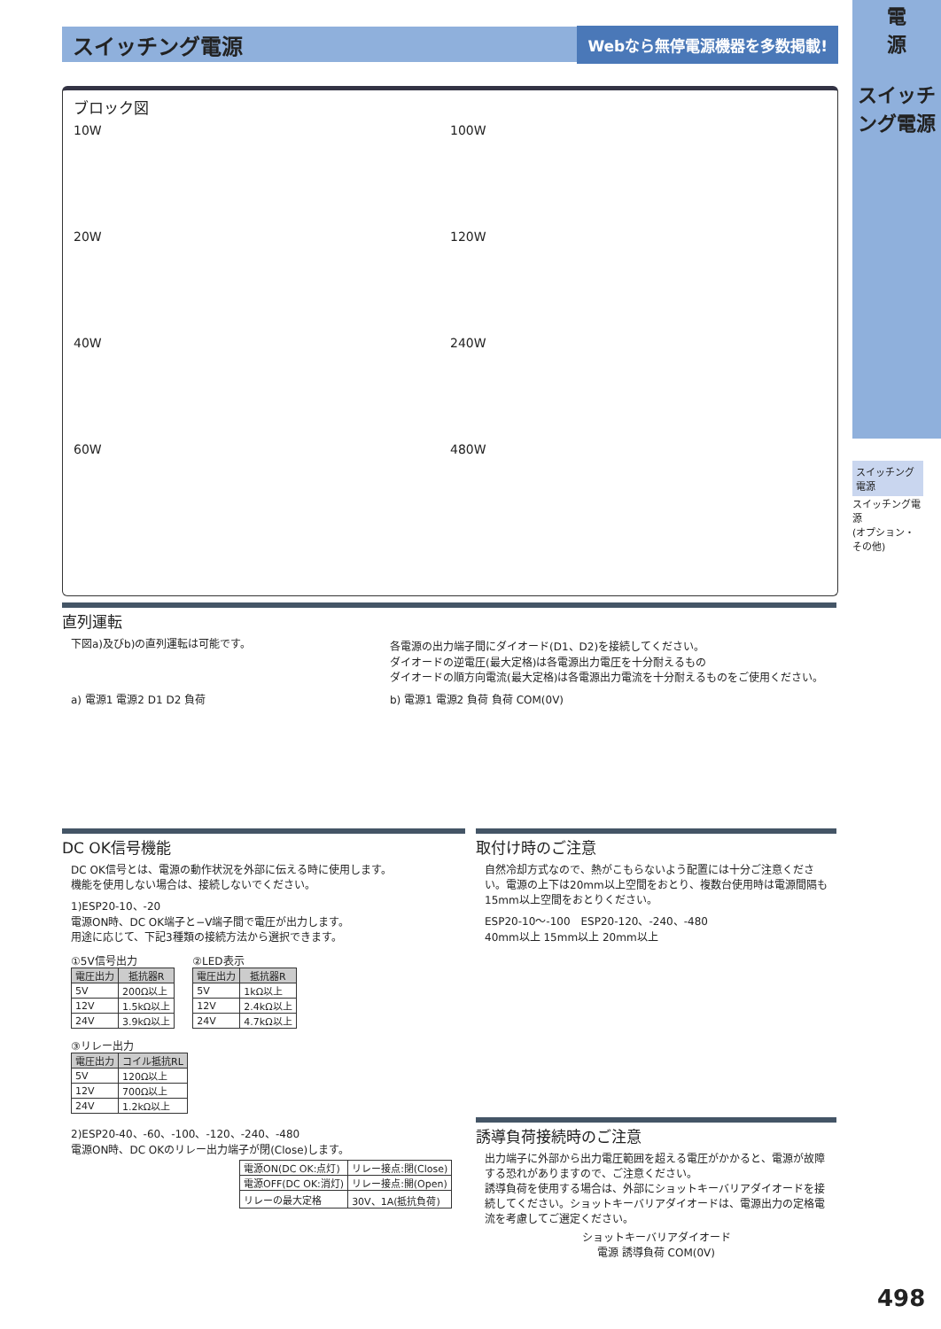スイッチング電源
Webなら無停電源機器を多数掲載!
電
源
スイッチング電源
スイッチング
電源
スイッチング電源
(オプション・その他)
ブロック図
10W
100W
20W
120W
40W
240W
60W
480W
直列運転
下図a)及びb)の直列運転は可能です。 各電源の出力端子間にダイオード(D1、D2)を接続してください。
ダイオードの逆電圧(最大定格)は各電源出力電圧を十分耐えるもの
ダイオードの順方向電流(最大定格)は各電源出力電流を十分耐えるものをご使用ください。
a) 電源1 電源2 D1 D2 負荷 b) 電源1 電源2 負荷 負荷 COM(0V)
DC OK信号機能
DC OK信号とは、電源の動作状況を外部に伝える時に使用します。
機能を使用しない場合は、接続しないでください。
1)ESP20-10、-20
電源ON時、DC OK端子と−V端子間で電圧が出力します。
用途に応じて、下記3種類の接続方法から選択できます。
①5V信号出力
| 電圧出力 | 抵抗器R |
| --- | --- |
| 5V | 200Ω以上 |
| 12V | 1.5kΩ以上 |
| 24V | 3.9kΩ以上 |
②LED表示
| 電圧出力 | 抵抗器R |
| --- | --- |
| 5V | 1kΩ以上 |
| 12V | 2.4kΩ以上 |
| 24V | 4.7kΩ以上 |
③リレー出力
| 電圧出力 | コイル抵抗RL |
| --- | --- |
| 5V | 120Ω以上 |
| 12V | 700Ω以上 |
| 24V | 1.2kΩ以上 |
2)ESP20-40、-60、-100、-120、-240、-480
電源ON時、DC OKのリレー出力端子が閉(Close)します。
| 電源ON(DC OK:点灯) | リレー接点:閉(Close) |
| 電源OFF(DC OK:消灯) | リレー接点:開(Open) |
| リレーの最大定格 | 30V、1A(抵抗負荷) |
取付け時のご注意
自然冷却方式なので、熱がこもらないよう配置には十分ご注意ください。電源の上下は20mm以上空間をおとり、複数台使用時は電源間隔も15mm以上空間をおとりください。
ESP20-10～-100　ESP20-120、-240、-480
40mm以上 15mm以上 20mm以上
誘導負荷接続時のご注意
出力端子に外部から出力電圧範囲を超える電圧がかかると、電源が故障する恐れがありますので、ご注意ください。
誘導負荷を使用する場合は、外部にショットキーバリアダイオードを接続してください。ショットキーバリアダイオードは、電源出力の定格電流を考慮してご選定ください。
ショットキーバリアダイオード
電源 誘導負荷 COM(0V)
498